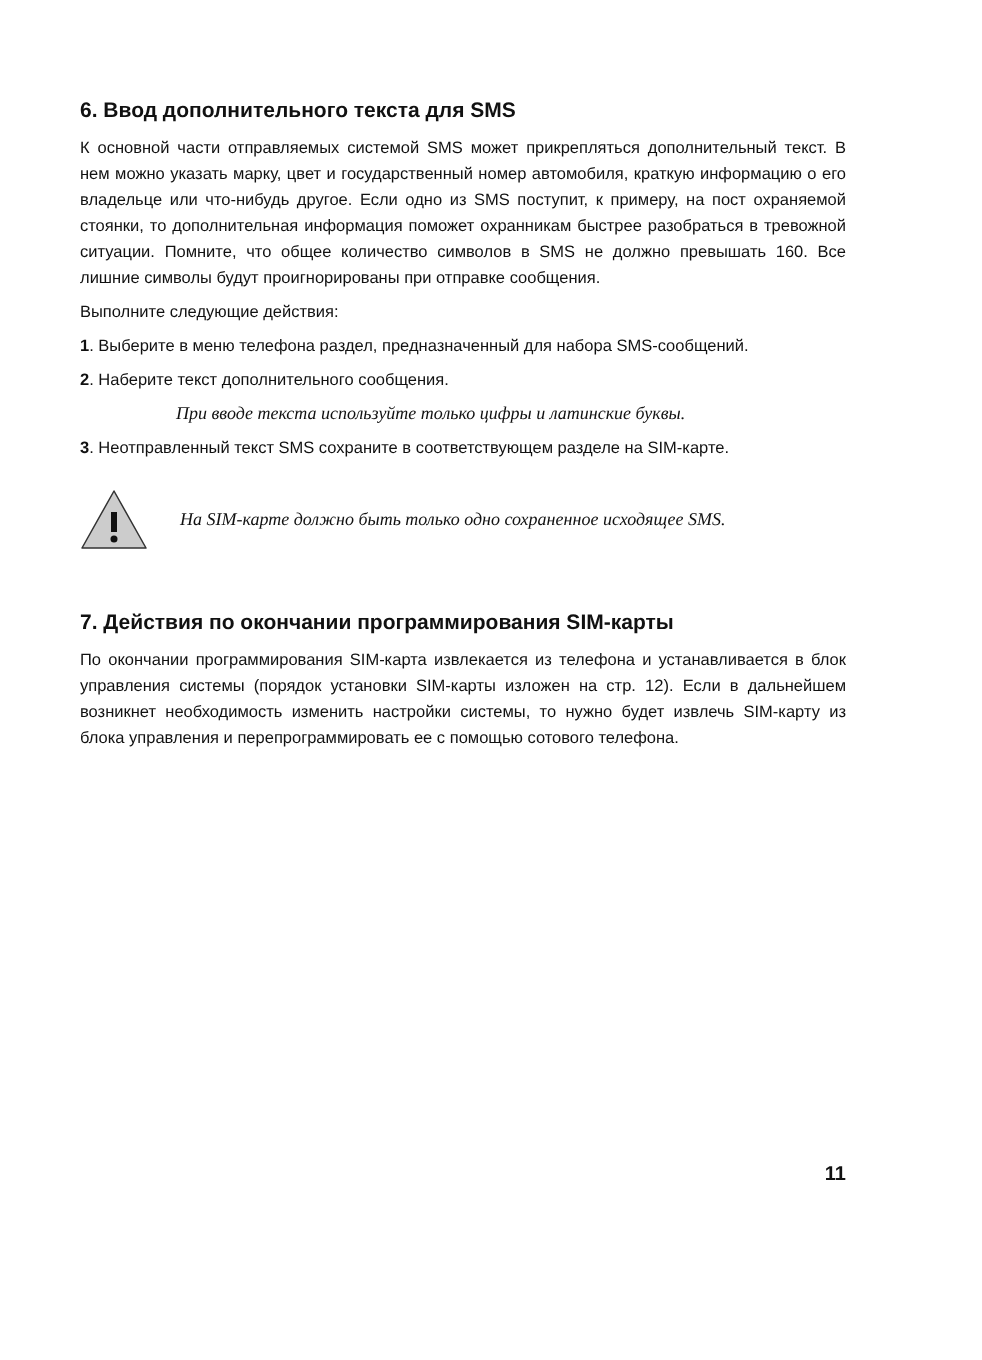6. Ввод дополнительного текста для SMS
К основной части отправляемых системой SMS может прикрепляться дополнительный текст. В нем можно указать марку, цвет и государственный номер автомобиля, краткую информацию о его владельце или что-нибудь другое. Если одно из SMS поступит, к примеру, на пост охраняемой стоянки, то дополнительная информация поможет охранникам быстрее разобраться в тревожной ситуации. Помните, что общее количество символов в SMS не должно превышать 160. Все лишние символы будут проигнорированы при отправке сообщения.
Выполните следующие действия:
1. Выберите в меню телефона раздел, предназначенный для набора SMS-сообщений.
2. Наберите текст дополнительного сообщения.
При вводе текста используйте только цифры и латинские буквы.
3. Неотправленный текст SMS сохраните в соответствующем разделе на SIM-карте.
На SIM-карте должно быть только одно сохраненное исходящее SMS.
7. Действия по окончании программирования SIM-карты
По окончании программирования SIM-карта извлекается из телефона и устанавливается в блок управления системы (порядок установки SIM-карты изложен на стр. 12). Если в дальнейшем возникнет необходимость изменить настройки системы, то нужно будет извлечь SIM-карту из блока управления и перепрограммировать ее с помощью сотового телефона.
11